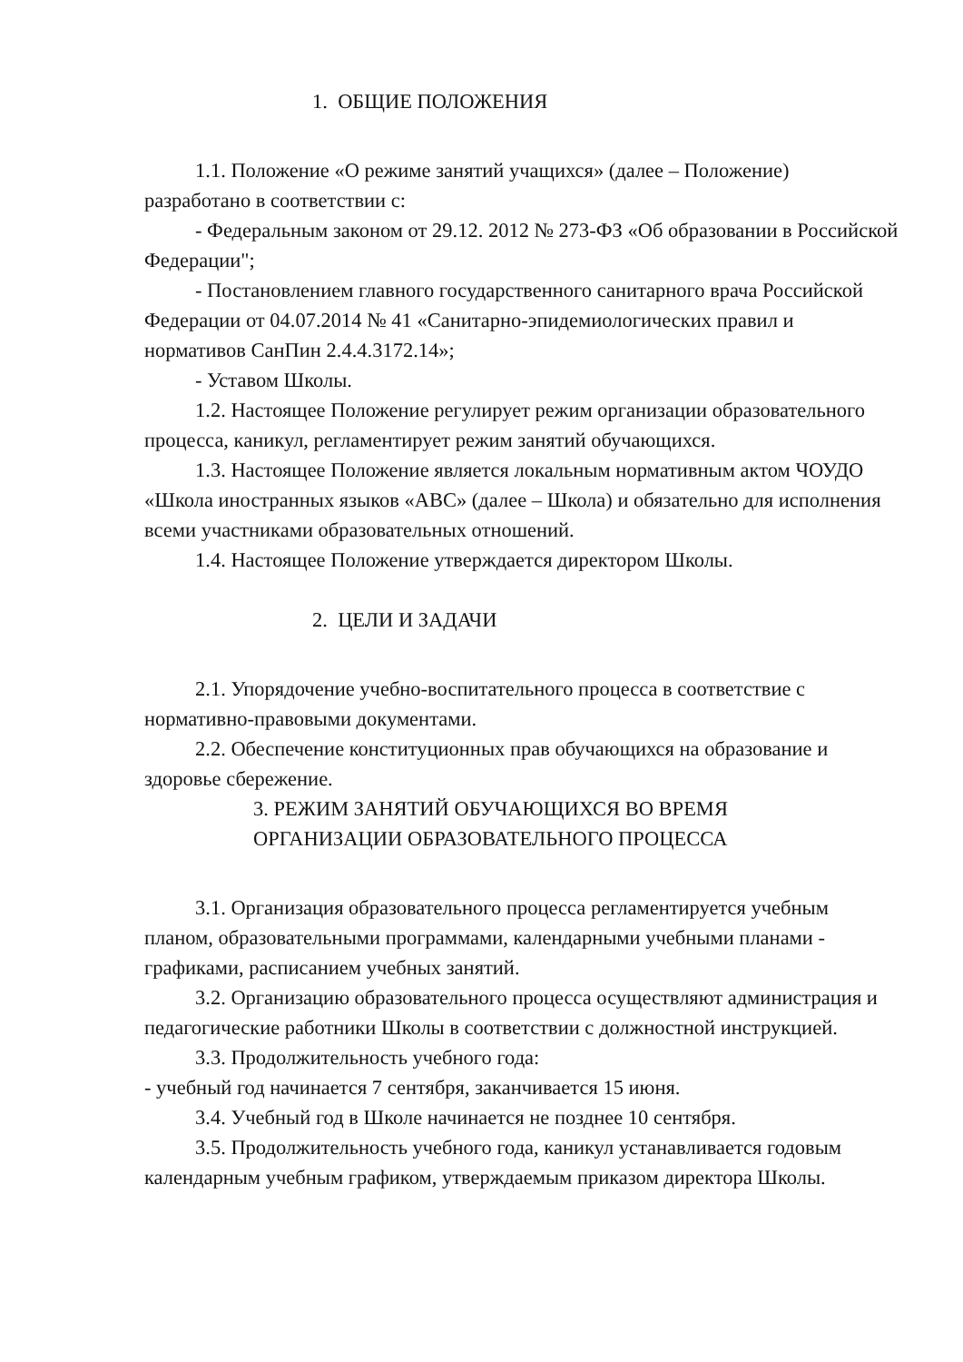1. ОБЩИЕ ПОЛОЖЕНИЯ
1.1. Положение «О режиме занятий учащихся» (далее – Положение) разработано в соответствии с:
- Федеральным законом от 29.12. 2012 № 273-ФЗ «Об образовании в Российской Федерации";
- Постановлением главного государственного санитарного врача Российской Федерации от 04.07.2014 № 41 «Санитарно-эпидемиологических правил и нормативов СанПин 2.4.4.3172.14»;
- Уставом Школы.
1.2. Настоящее Положение регулирует режим организации образовательного процесса, каникул, регламентирует режим занятий обучающихся.
1.3. Настоящее Положение является локальным нормативным актом ЧОУДО «Школа иностранных языков «АВС» (далее – Школа) и обязательно для исполнения всеми участниками образовательных отношений.
1.4. Настоящее Положение утверждается директором Школы.
2. ЦЕЛИ И ЗАДАЧИ
2.1. Упорядочение учебно-воспитательного процесса в соответствие с нормативно-правовыми документами.
2.2. Обеспечение конституционных прав обучающихся на образование и здоровье сбережение.
3. РЕЖИМ ЗАНЯТИЙ ОБУЧАЮЩИХСЯ ВО ВРЕМЯ
ОРГАНИЗАЦИИ ОБРАЗОВАТЕЛЬНОГО ПРОЦЕССА
3.1. Организация образовательного процесса регламентируется учебным планом, образовательными программами, календарными учебными планами - графиками, расписанием учебных занятий.
3.2. Организацию образовательного процесса осуществляют администрация и педагогические работники Школы в соответствии с должностной инструкцией.
3.3. Продолжительность учебного года:
- учебный год начинается 7 сентября, заканчивается 15 июня.
3.4. Учебный год в Школе начинается не позднее 10 сентября.
3.5. Продолжительность учебного года, каникул устанавливается годовым календарным учебным графиком, утверждаемым приказом директора Школы.